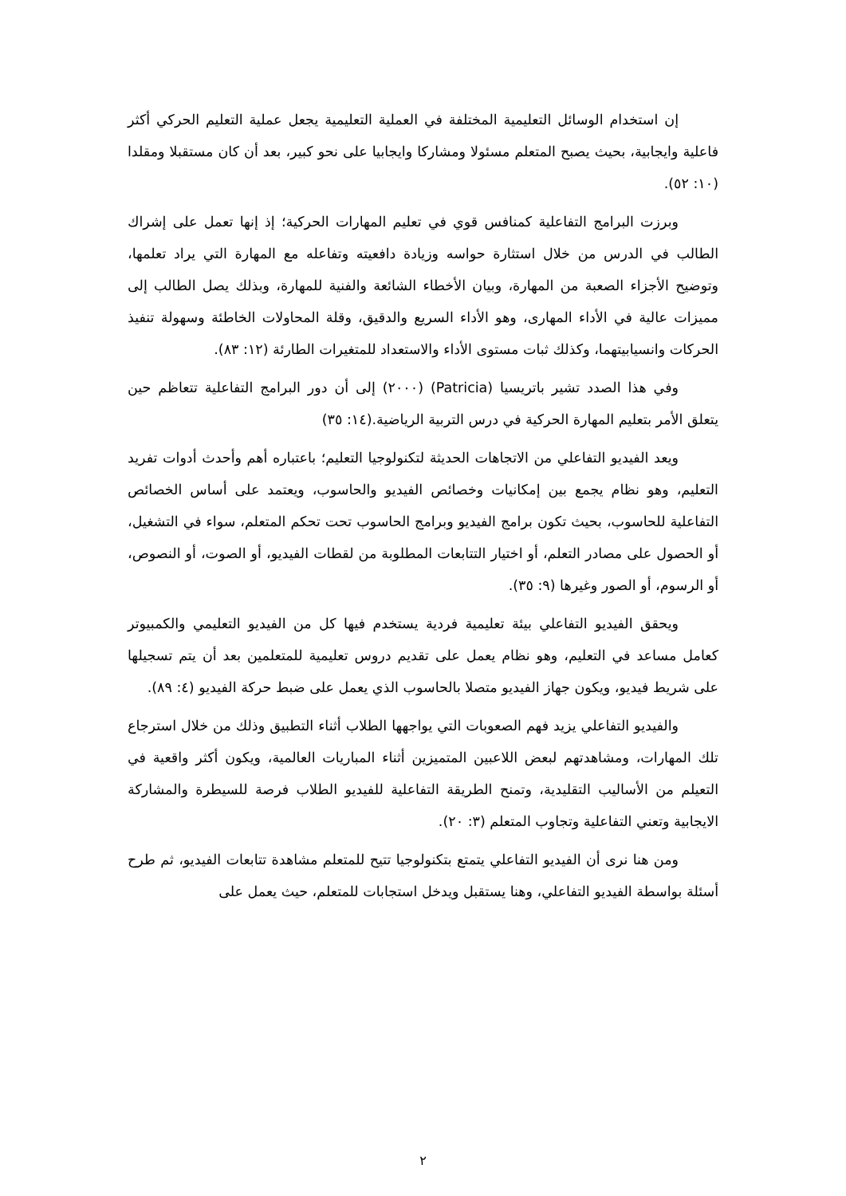إن استخدام الوسائل التعليمية المختلفة في العملية التعليمية يجعل عملية التعليم الحركي أكثر فاعلية وايجابية، بحيث يصبح المتعلم مسئولا ومشاركا وايجابيا على نحو كبير، بعد أن كان مستقبلا ومقلدا (١٠: ٥٢).
وبرزت البرامج التفاعلية كمنافس قوي في تعليم المهارات الحركية؛ إذ إنها تعمل على إشراك الطالب في الدرس من خلال استثارة حواسه وزيادة دافعيته وتفاعله مع المهارة التي يراد تعلمها، وتوضيح الأجزاء الصعبة من المهارة، وبيان الأخطاء الشائعة والفنية للمهارة، وبذلك يصل الطالب إلى مميزات عالية في الأداء المهارى، وهو الأداء السريع والدقيق، وقلة المحاولات الخاطئة وسهولة تنفيذ الحركات وانسيابيتهما، وكذلك ثبات مستوى الأداء والاستعداد للمتغيرات الطارئة (١٢: ٨٣).
وفي هذا الصدد تشير باتريسيا (Patricia) (٢٠٠٠) إلى أن دور البرامج التفاعلية تتعاظم حين يتعلق الأمر بتعليم المهارة الحركية في درس التربية الرياضية.(١٤: ٣٥)
ويعد الفيديو التفاعلي من الاتجاهات الحديثة لتكنولوجيا التعليم؛ باعتباره أهم وأحدث أدوات تفريد التعليم، وهو نظام يجمع بين إمكانيات وخصائص الفيديو والحاسوب، ويعتمد على أساس الخصائص التفاعلية للحاسوب، بحيث تكون برامج الفيديو وبرامج الحاسوب تحت تحكم المتعلم، سواء في التشغيل، أو الحصول على مصادر التعلم، أو اختيار التتابعات المطلوبة من لقطات الفيديو، أو الصوت، أو النصوص، أو الرسوم، أو الصور وغيرها (٩: ٣٥).
ويحقق الفيديو التفاعلي بيئة تعليمية فردية يستخدم فيها كل من الفيديو التعليمي والكمبيوتر كعامل مساعد في التعليم، وهو نظام يعمل على تقديم دروس تعليمية للمتعلمين بعد أن يتم تسجيلها على شريط فيديو، ويكون جهاز الفيديو متصلا بالحاسوب الذي يعمل على ضبط حركة الفيديو (٤: ٨٩).
والفيديو التفاعلي يزيد فهم الصعوبات التي يواجهها الطلاب أثناء التطبيق وذلك من خلال استرجاع تلك المهارات، ومشاهدتهم لبعض اللاعبين المتميزين أثناء المباريات العالمية، ويكون أكثر واقعية في التعيلم من الأساليب التقليدية، وتمنح الطريقة التفاعلية للفيديو الطلاب فرصة للسيطرة والمشاركة الايجابية وتعني التفاعلية وتجاوب المتعلم (٣: ٢٠).
ومن هنا نرى أن الفيديو التفاعلي يتمتع بتكنولوجيا تتيح للمتعلم مشاهدة تتابعات الفيديو، ثم طرح أسئلة بواسطة الفيديو التفاعلي، وهنا يستقبل ويدخل استجابات للمتعلم، حيث يعمل على
٢